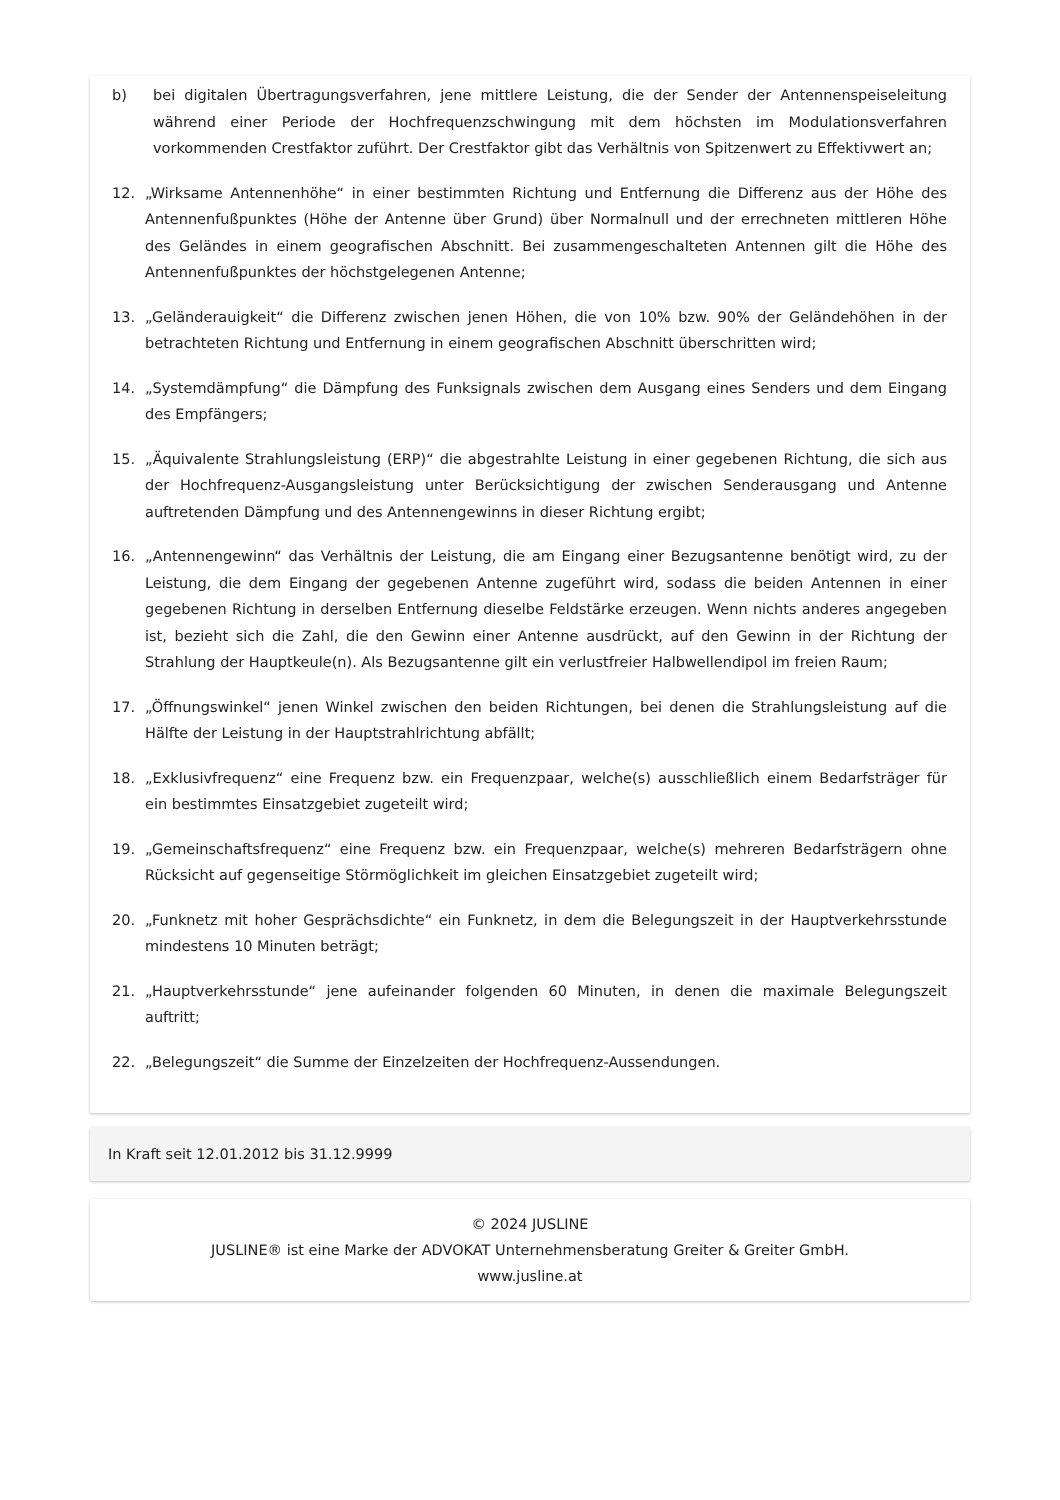b) bei digitalen Übertragungsverfahren, jene mittlere Leistung, die der Sender der Antennenspeiseleitung während einer Periode der Hochfrequenzschwingung mit dem höchsten im Modulationsverfahren vorkommenden Crestfaktor zuführt. Der Crestfaktor gibt das Verhältnis von Spitzenwert zu Effektivwert an;
12. „Wirksame Antennenhöhe“ in einer bestimmten Richtung und Entfernung die Differenz aus der Höhe des Antennenfußpunktes (Höhe der Antenne über Grund) über Normalnull und der errechneten mittleren Höhe des Geländes in einem geografischen Abschnitt. Bei zusammengeschalteten Antennen gilt die Höhe des Antennenfußpunktes der höchstgelegenen Antenne;
13. „Geländerauigkeit“ die Differenz zwischen jenen Höhen, die von 10% bzw. 90% der Geländehöhen in der betrachteten Richtung und Entfernung in einem geografischen Abschnitt überschritten wird;
14. „Systemdämpfung“ die Dämpfung des Funksignals zwischen dem Ausgang eines Senders und dem Eingang des Empfängers;
15. „Äquivalente Strahlungsleistung (ERP)“ die abgestrahlte Leistung in einer gegebenen Richtung, die sich aus der Hochfrequenz-Ausgangsleistung unter Berücksichtigung der zwischen Senderausgang und Antenne auftretenden Dämpfung und des Antennengewinns in dieser Richtung ergibt;
16. „Antennengewinn“ das Verhältnis der Leistung, die am Eingang einer Bezugsantenne benötigt wird, zu der Leistung, die dem Eingang der gegebenen Antenne zugeführt wird, sodass die beiden Antennen in einer gegebenen Richtung in derselben Entfernung dieselbe Feldstärke erzeugen. Wenn nichts anderes angegeben ist, bezieht sich die Zahl, die den Gewinn einer Antenne ausdrückt, auf den Gewinn in der Richtung der Strahlung der Hauptkeule(n). Als Bezugsantenne gilt ein verlustfreier Halbwellendipol im freien Raum;
17. „Öffnungswinkel“ jenen Winkel zwischen den beiden Richtungen, bei denen die Strahlungsleistung auf die Hälfte der Leistung in der Hauptstrahlrichtung abfällt;
18. „Exklusivfrequenz“ eine Frequenz bzw. ein Frequenzpaar, welche(s) ausschließlich einem Bedarfsträger für ein bestimmtes Einsatzgebiet zugeteilt wird;
19. „Gemeinschaftsfrequenz“ eine Frequenz bzw. ein Frequenzpaar, welche(s) mehreren Bedarfsträgern ohne Rücksicht auf gegenseitige Störmöglichkeit im gleichen Einsatzgebiet zugeteilt wird;
20. „Funknetz mit hoher Gesprächsdichte“ ein Funknetz, in dem die Belegungszeit in der Hauptverkehrsstunde mindestens 10 Minuten beträgt;
21. „Hauptverkehrsstunde“ jene aufeinander folgenden 60 Minuten, in denen die maximale Belegungszeit auftritt;
22. „Belegungszeit“ die Summe der Einzelzeiten der Hochfrequenz-Aussendungen.
In Kraft seit 12.01.2012 bis 31.12.9999
© 2024 JUSLINE
JUSLINE® ist eine Marke der ADVOKAT Unternehmensberatung Greiter & Greiter GmbH.
www.jusline.at